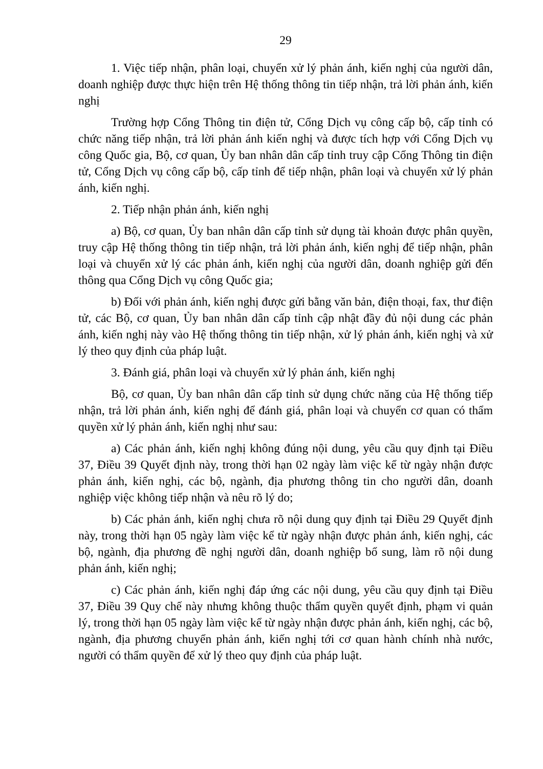29
1. Việc tiếp nhận, phân loại, chuyển xử lý phản ánh, kiến nghị của người dân, doanh nghiệp được thực hiện trên Hệ thống thông tin tiếp nhận, trả lời phản ánh, kiến nghị
Trường hợp Cổng Thông tin điện tử, Cổng Dịch vụ công cấp bộ, cấp tỉnh có chức năng tiếp nhận, trả lời phản ánh kiến nghị và được tích hợp với Cổng Dịch vụ công Quốc gia, Bộ, cơ quan, Ủy ban nhân dân cấp tỉnh truy cập Cổng Thông tin điện tử, Cổng Dịch vụ công cấp bộ, cấp tỉnh để tiếp nhận, phân loại và chuyển xử lý phản ánh, kiến nghị.
2. Tiếp nhận phản ánh, kiến nghị
a) Bộ, cơ quan, Ủy ban nhân dân cấp tỉnh sử dụng tài khoản được phân quyền, truy cập Hệ thống thông tin tiếp nhận, trả lời phản ánh, kiến nghị để tiếp nhận, phân loại và chuyển xử lý các phản ánh, kiến nghị của người dân, doanh nghiệp gửi đến thông qua Cổng Dịch vụ công Quốc gia;
b) Đối với phản ánh, kiến nghị được gửi bằng văn bản, điện thoại, fax, thư điện tử, các Bộ, cơ quan, Ủy ban nhân dân cấp tỉnh cập nhật đầy đủ nội dung các phản ánh, kiến nghị này vào Hệ thống thông tin tiếp nhận, xử lý phản ánh, kiến nghị và xử lý theo quy định của pháp luật.
3. Đánh giá, phân loại và chuyển xử lý phản ánh, kiến nghị
Bộ, cơ quan, Ủy ban nhân dân cấp tỉnh sử dụng chức năng của Hệ thống tiếp nhận, trả lời phản ánh, kiến nghị để đánh giá, phân loại và chuyển cơ quan có thẩm quyền xử lý phản ánh, kiến nghị như sau:
a) Các phản ánh, kiến nghị không đúng nội dung, yêu cầu quy định tại Điều 37, Điều 39 Quyết định này, trong thời hạn 02 ngày làm việc kể từ ngày nhận được phản ánh, kiến nghị, các bộ, ngành, địa phương thông tin cho người dân, doanh nghiệp việc không tiếp nhận và nêu rõ lý do;
b) Các phản ánh, kiến nghị chưa rõ nội dung quy định tại Điều 29 Quyết định này, trong thời hạn 05 ngày làm việc kể từ ngày nhận được phản ánh, kiến nghị, các bộ, ngành, địa phương đề nghị người dân, doanh nghiệp bổ sung, làm rõ nội dung phản ánh, kiến nghị;
c) Các phản ánh, kiến nghị đáp ứng các nội dung, yêu cầu quy định tại Điều 37, Điều 39 Quy chế này nhưng không thuộc thẩm quyền quyết định, phạm vi quản lý, trong thời hạn 05 ngày làm việc kể từ ngày nhận được phản ánh, kiến nghị, các bộ, ngành, địa phương chuyển phản ánh, kiến nghị tới cơ quan hành chính nhà nước, người có thẩm quyền để xử lý theo quy định của pháp luật.